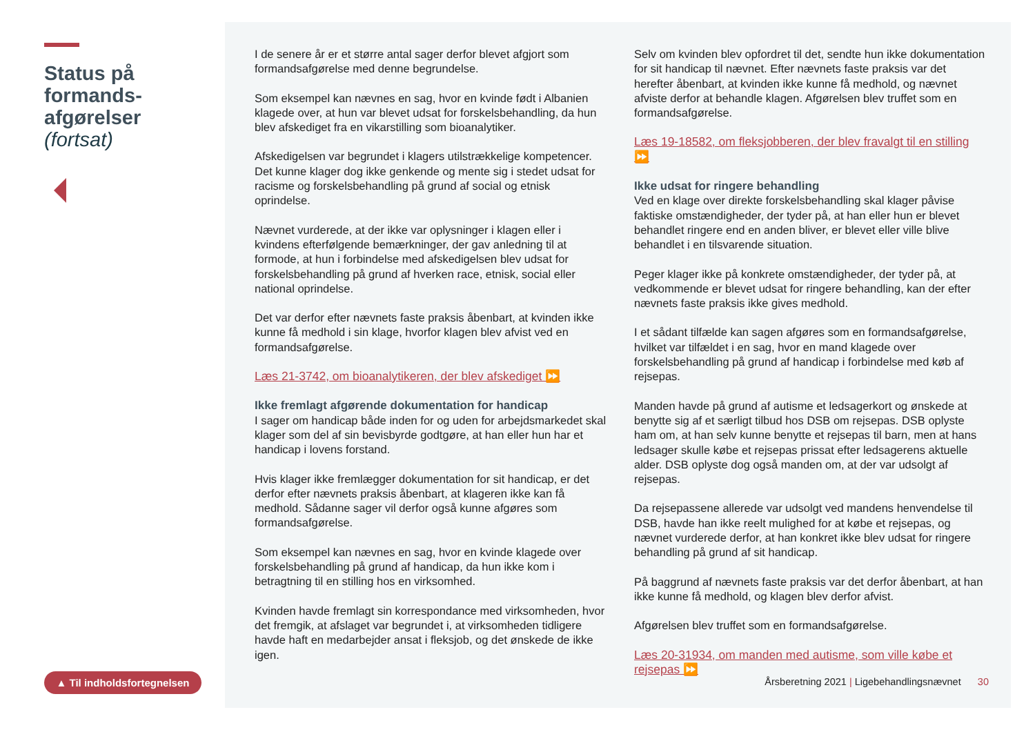Status på formands-afgørelser
(fortsat)
▲ Til indholdsfortegnelsen
I de senere år er et større antal sager derfor blevet afgjort som formandsafgørelse med denne begrundelse.
Som eksempel kan nævnes en sag, hvor en kvinde født i Albanien klagede over, at hun var blevet udsat for forskelsbehandling, da hun blev afskediget fra en vikarstilling som bioanalytiker.
Afskedigelsen var begrundet i klagers utilstrækkelige kompetencer. Det kunne klager dog ikke genkende og mente sig i stedet udsat for racisme og forskelsbehandling på grund af social og etnisk oprindelse.
Nævnet vurderede, at der ikke var oplysninger i klagen eller i kvindens efterfølgende bemærkninger, der gav anledning til at formode, at hun i forbindelse med afskedigelsen blev udsat for forskelsbehandling på grund af hverken race, etnisk, social eller national oprindelse.
Det var derfor efter nævnets faste praksis åbenbart, at kvinden ikke kunne få medhold i sin klage, hvorfor klagen blev afvist ved en formandsafgørelse.
Læs 21-3742, om bioanalytikeren, der blev afskediget ⏩
Ikke fremlagt afgørende dokumentation for handicap
I sager om handicap både inden for og uden for arbejdsmarkedet skal klager som del af sin bevisbyrde godtgøre, at han eller hun har et handicap i lovens forstand.
Hvis klager ikke fremlægger dokumentation for sit handicap, er det derfor efter nævnets praksis åbenbart, at klageren ikke kan få medhold. Sådanne sager vil derfor også kunne afgøres som formandsafgørelse.
Som eksempel kan nævnes en sag, hvor en kvinde klagede over forskelsbehandling på grund af handicap, da hun ikke kom i betragtning til en stilling hos en virksomhed.
Kvinden havde fremlagt sin korrespondance med virksomheden, hvor det fremgik, at afslaget var begrundet i, at virksomheden tidligere havde haft en medarbejder ansat i fleksjob, og det ønskede de ikke igen.
Selv om kvinden blev opfordret til det, sendte hun ikke dokumentation for sit handicap til nævnet. Efter nævnets faste praksis var det herefter åbenbart, at kvinden ikke kunne få medhold, og nævnet afviste derfor at behandle klagen. Afgørelsen blev truffet som en formandsafgørelse.
Læs 19-18582, om fleksjobberen, der blev fravalgt til en stilling ⏩
Ikke udsat for ringere behandling
Ved en klage over direkte forskelsbehandling skal klager påvise faktiske omstændigheder, der tyder på, at han eller hun er blevet behandlet ringere end en anden bliver, er blevet eller ville blive behandlet i en tilsvarende situation.
Peger klager ikke på konkrete omstændigheder, der tyder på, at vedkommende er blevet udsat for ringere behandling, kan der efter nævnets faste praksis ikke gives medhold.
I et sådant tilfælde kan sagen afgøres som en formandsafgørelse, hvilket var tilfældet i en sag, hvor en mand klagede over forskelsbehandling på grund af handicap i forbindelse med køb af rejsepas.
Manden havde på grund af autisme et ledsagerkort og ønskede at benytte sig af et særligt tilbud hos DSB om rejsepas. DSB oplyste ham om, at han selv kunne benytte et rejsepas til barn, men at hans ledsager skulle købe et rejsepas prissat efter ledsagerens aktuelle alder. DSB oplyste dog også manden om, at der var udsolgt af rejsepas.
Da rejsepassene allerede var udsolgt ved mandens henvendelse til DSB, havde han ikke reelt mulighed for at købe et rejsepas, og nævnet vurderede derfor, at han konkret ikke blev udsat for ringere behandling på grund af sit handicap.
På baggrund af nævnets faste praksis var det derfor åbenbart, at han ikke kunne få medhold, og klagen blev derfor afvist.
Afgørelsen blev truffet som en formandsafgørelse.
Læs 20-31934, om manden med autisme, som ville købe et rejsepas ⏩
Årsberetning 2021 | Ligebehandlingsnævnet 30